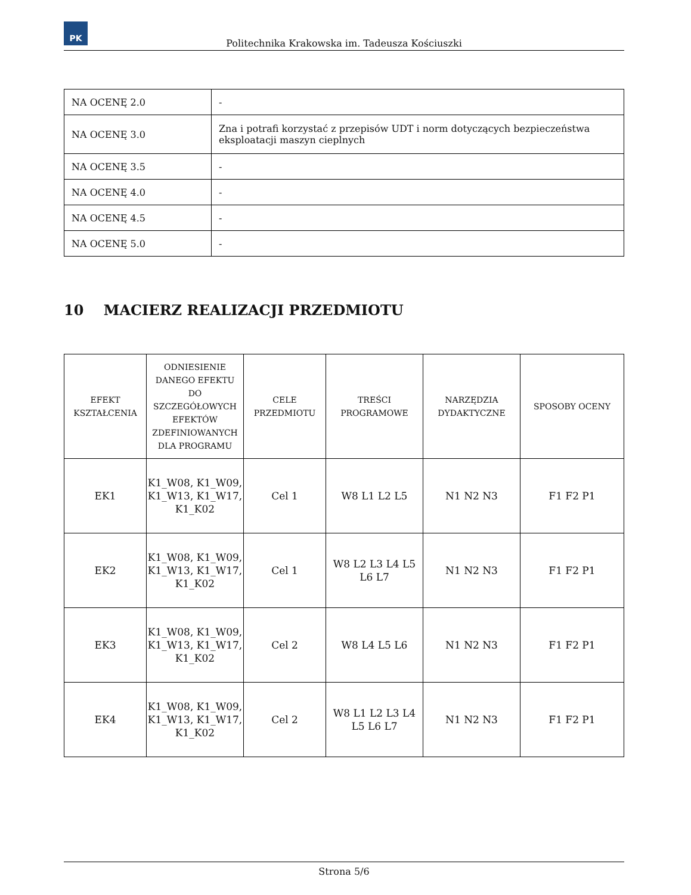PK
Politechnika Krakowska im. Tadeusza Kościuszki
| NA OCENĘ 2.0 | - |
| NA OCENĘ 3.0 | Zna i potrafi korzystać z przepisów UDT i norm dotyczących bezpieczeństwa eksploatacji maszyn cieplnych |
| NA OCENĘ 3.5 | - |
| NA OCENĘ 4.0 | - |
| NA OCENĘ 4.5 | - |
| NA OCENĘ 5.0 | - |
10 MACIERZ REALIZACJI PRZEDMIOTU
| EFEKT KSZTAŁCENIA | ODNIESIENIE DANEGO EFEKTU DO SZCZEGÓŁOWYCH EFEKTÓW ZDEFINIOWANYCH DLA PROGRAMU | CELE PRZEDMIOTU | TREŚCI PROGRAMOWE | NARZĘDZIA DYDAKTYCZNE | SPOSOBY OCENY |
| --- | --- | --- | --- | --- | --- |
| EK1 | K1_W08, K1_W09, K1_W13, K1_W17, K1_K02 | Cel 1 | W8 L1 L2 L5 | N1 N2 N3 | F1 F2 P1 |
| EK2 | K1_W08, K1_W09, K1_W13, K1_W17, K1_K02 | Cel 1 | W8 L2 L3 L4 L5 L6 L7 | N1 N2 N3 | F1 F2 P1 |
| EK3 | K1_W08, K1_W09, K1_W13, K1_W17, K1_K02 | Cel 2 | W8 L4 L5 L6 | N1 N2 N3 | F1 F2 P1 |
| EK4 | K1_W08, K1_W09, K1_W13, K1_W17, K1_K02 | Cel 2 | W8 L1 L2 L3 L4 L5 L6 L7 | N1 N2 N3 | F1 F2 P1 |
Strona 5/6